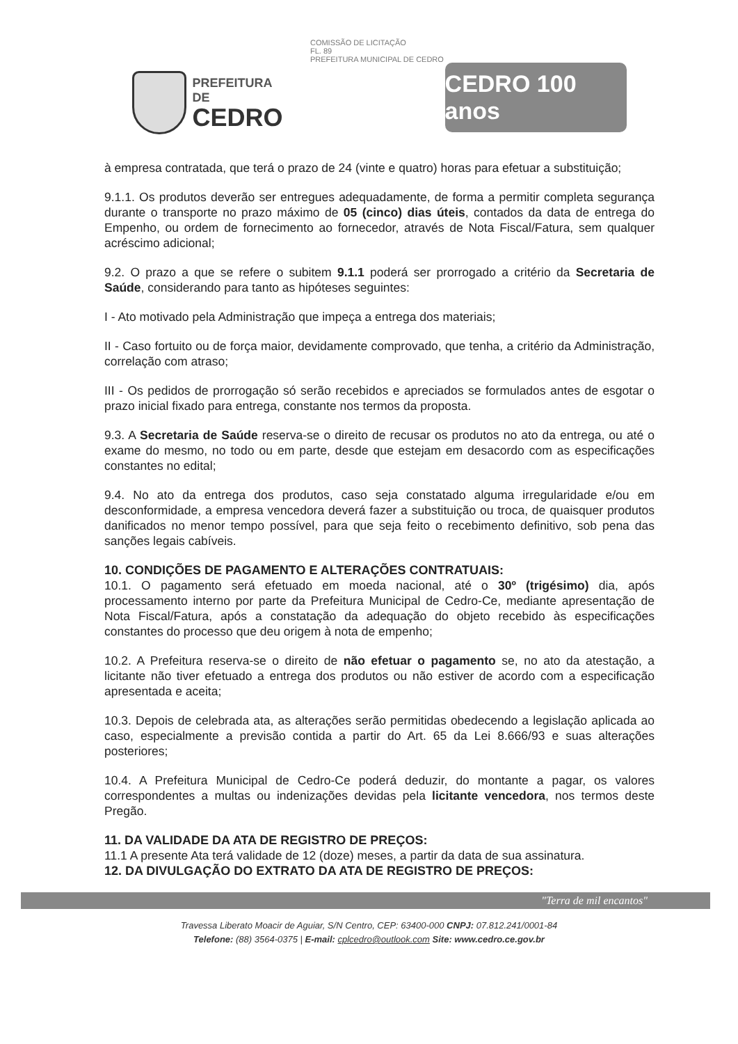PREFEITURA DE
CEDRO
COMISSÃO DE LICITAÇÃO
FL. 89
PREFEITURA MUNICIPAL DE CEDRO
CEDRO 100 anos
à empresa contratada, que terá o prazo de 24 (vinte e quatro) horas para efetuar a substituição;
9.1.1. Os produtos deverão ser entregues adequadamente, de forma a permitir completa segurança durante o transporte no prazo máximo de 05 (cinco) dias úteis, contados da data de entrega do Empenho, ou ordem de fornecimento ao fornecedor, através de Nota Fiscal/Fatura, sem qualquer acréscimo adicional;
9.2. O prazo a que se refere o subitem 9.1.1 poderá ser prorrogado a critério da Secretaria de Saúde, considerando para tanto as hipóteses seguintes:
I - Ato motivado pela Administração que impeça a entrega dos materiais;
II - Caso fortuito ou de força maior, devidamente comprovado, que tenha, a critério da Administração, correlação com atraso;
III - Os pedidos de prorrogação só serão recebidos e apreciados se formulados antes de esgotar o prazo inicial fixado para entrega, constante nos termos da proposta.
9.3. A Secretaria de Saúde reserva-se o direito de recusar os produtos no ato da entrega, ou até o exame do mesmo, no todo ou em parte, desde que estejam em desacordo com as especificações constantes no edital;
9.4. No ato da entrega dos produtos, caso seja constatado alguma irregularidade e/ou em desconformidade, a empresa vencedora deverá fazer a substituição ou troca, de quaisquer produtos danificados no menor tempo possível, para que seja feito o recebimento definitivo, sob pena das sanções legais cabíveis.
10. CONDIÇÕES DE PAGAMENTO E ALTERAÇÕES CONTRATUAIS:
10.1. O pagamento será efetuado em moeda nacional, até o 30º (trigésimo) dia, após processamento interno por parte da Prefeitura Municipal de Cedro-Ce, mediante apresentação de Nota Fiscal/Fatura, após a constatação da adequação do objeto recebido às especificações constantes do processo que deu origem à nota de empenho;
10.2. A Prefeitura reserva-se o direito de não efetuar o pagamento se, no ato da atestação, a licitante não tiver efetuado a entrega dos produtos ou não estiver de acordo com a especificação apresentada e aceita;
10.3. Depois de celebrada ata, as alterações serão permitidas obedecendo a legislação aplicada ao caso, especialmente a previsão contida a partir do Art. 65 da Lei 8.666/93 e suas alterações posteriores;
10.4. A Prefeitura Municipal de Cedro-Ce poderá deduzir, do montante a pagar, os valores correspondentes a multas ou indenizações devidas pela licitante vencedora, nos termos deste Pregão.
11. DA VALIDADE DA ATA DE REGISTRO DE PREÇOS:
11.1 A presente Ata terá validade de 12 (doze) meses, a partir da data de sua assinatura.
12. DA DIVULGAÇÃO DO EXTRATO DA ATA DE REGISTRO DE PREÇOS:
"Terra de mil encantos"
Travessa Liberato Moacir de Aguiar, S/N Centro, CEP: 63400-000 CNPJ: 07.812.241/0001-84
Telefone: (88) 3564-0375 | E-mail: cplcedro@outlook.com Site: www.cedro.ce.gov.br